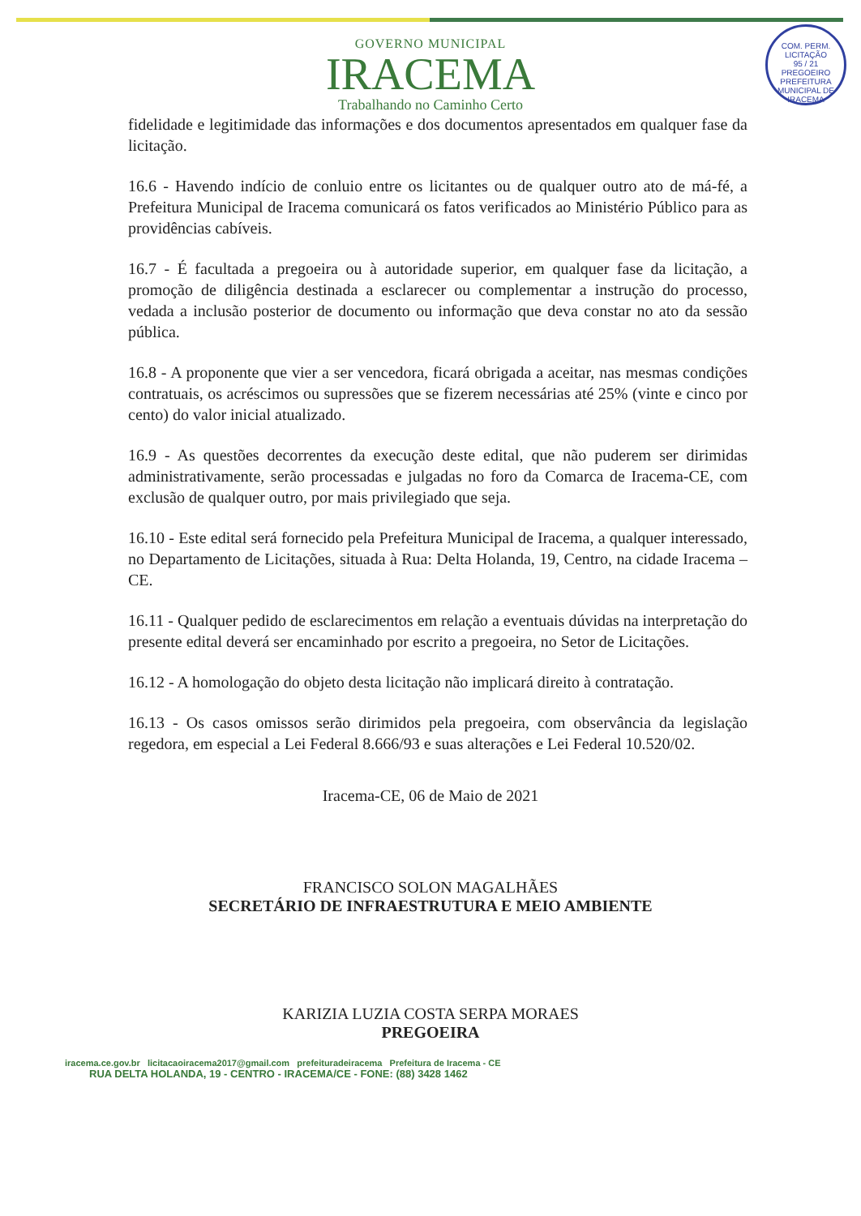COM. PERM. LICITAÇÃO
95 / 21
PREGOEIRO
PREFEITURA MUNICIPAL DE IRACEMA
GOVERNO MUNICIPAL
IRACEMA
Trabalhando no Caminho Certo
fidelidade e legitimidade das informações e dos documentos apresentados em qualquer fase da licitação.
16.6 - Havendo indício de conluio entre os licitantes ou de qualquer outro ato de má-fé, a Prefeitura Municipal de Iracema comunicará os fatos verificados ao Ministério Público para as providências cabíveis.
16.7 - É facultada a pregoeira ou à autoridade superior, em qualquer fase da licitação, a promoção de diligência destinada a esclarecer ou complementar a instrução do processo, vedada a inclusão posterior de documento ou informação que deva constar no ato da sessão pública.
16.8 - A proponente que vier a ser vencedora, ficará obrigada a aceitar, nas mesmas condições contratuais, os acréscimos ou supressões que se fizerem necessárias até 25% (vinte e cinco por cento) do valor inicial atualizado.
16.9 - As questões decorrentes da execução deste edital, que não puderem ser dirimidas administrativamente, serão processadas e julgadas no foro da Comarca de Iracema-CE, com exclusão de qualquer outro, por mais privilegiado que seja.
16.10 - Este edital será fornecido pela Prefeitura Municipal de Iracema, a qualquer interessado, no Departamento de Licitações, situada à Rua: Delta Holanda, 19, Centro, na cidade Iracema – CE.
16.11 - Qualquer pedido de esclarecimentos em relação a eventuais dúvidas na interpretação do presente edital deverá ser encaminhado por escrito a pregoeira, no Setor de Licitações.
16.12 - A homologação do objeto desta licitação não implicará direito à contratação.
16.13 - Os casos omissos serão dirimidos pela pregoeira, com observância da legislação regedora, em especial a Lei Federal 8.666/93 e suas alterações e Lei Federal 10.520/02.
Iracema-CE, 06 de Maio de 2021
FRANCISCO SOLON MAGALHÃES
SECRETÁRIO DE INFRAESTRUTURA E MEIO AMBIENTE
KARIZIA LUZIA COSTA SERPA MORAES
PREGOEIRA
iracema.ce.gov.br licitacaoiracema2017@gmail.com prefeituradeiracema Prefeitura de Iracema - CE
RUA DELTA HOLANDA, 19 - CENTRO - IRACEMA/CE - FONE: (88) 3428 1462